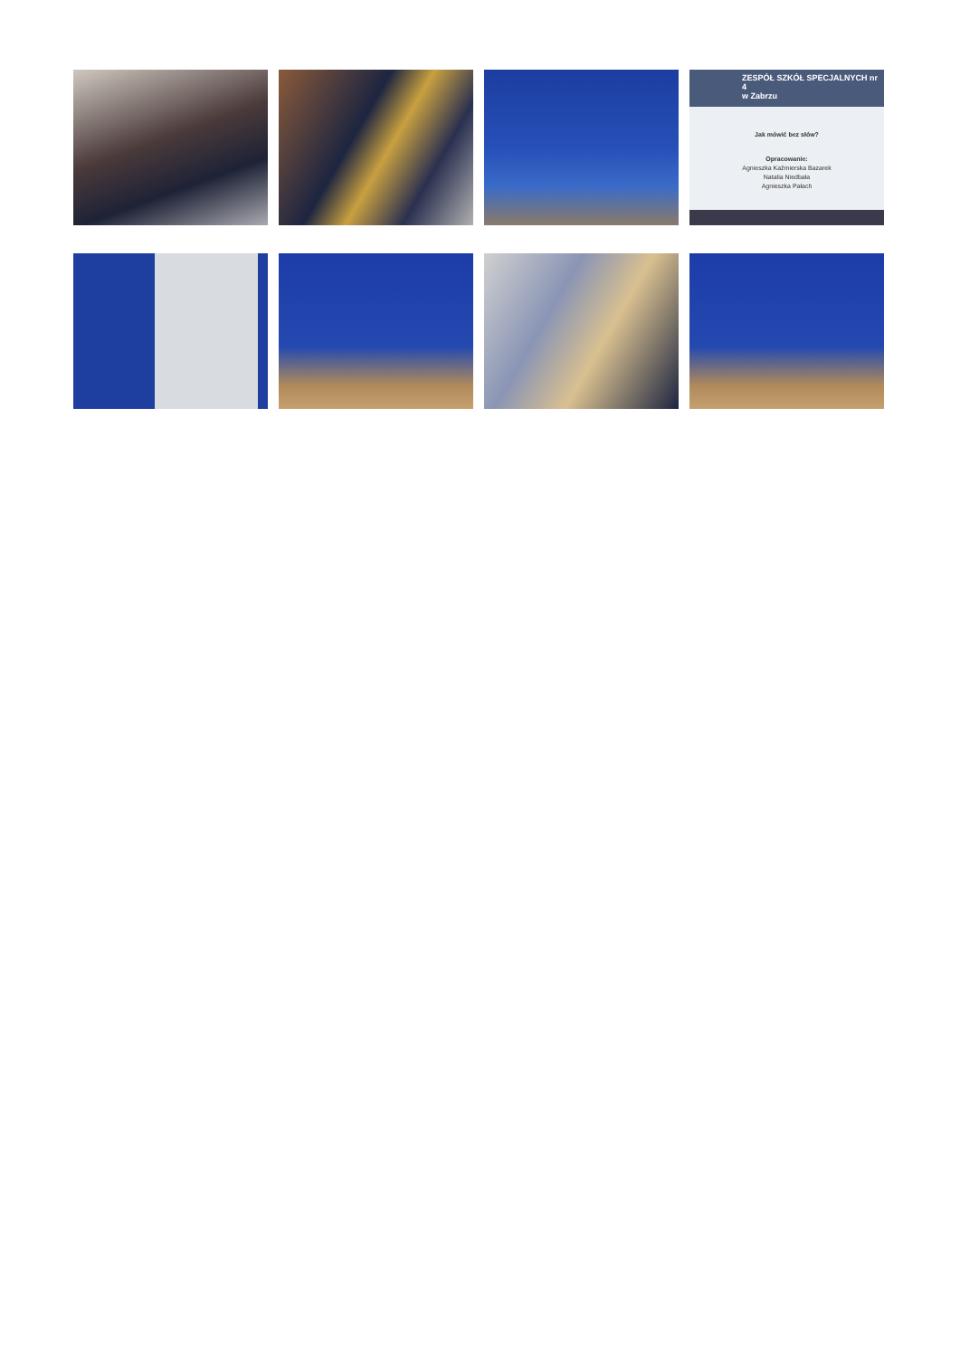ZESPÓŁ SZKÓŁ SPECJALNYCH nr 4
w Zabrzu
Jak mówić bez słów?
Opracowanie:
Agnieszka Kaźmierska Bazarek
Natalia Niedbała
Agnieszka Pałach